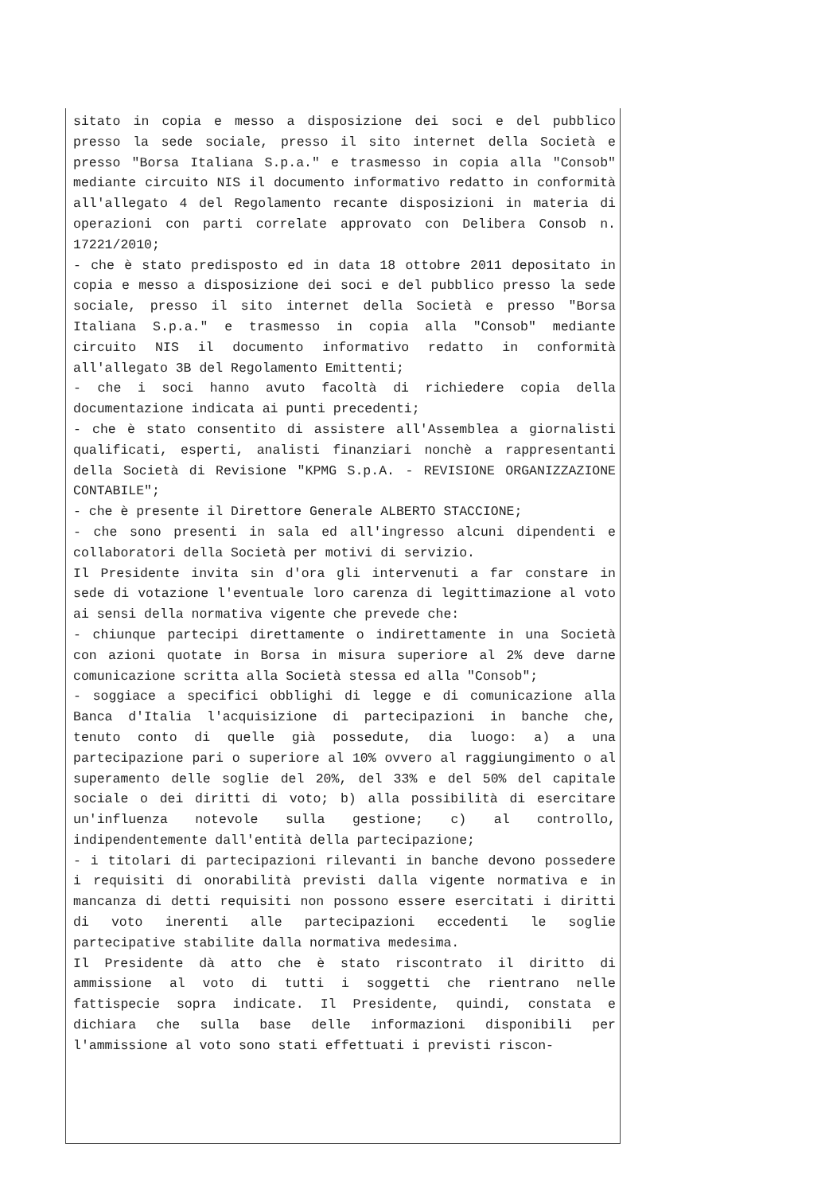sitato in copia e messo a disposizione dei soci e del pubblico presso la sede sociale, presso il sito internet della Società e presso "Borsa Italiana S.p.a." e trasmesso in copia alla "Consob" mediante circuito NIS il documento informativo redatto in conformità all'allegato 4 del Regolamento recante disposizioni in materia di operazioni con parti correlate approvato con Delibera Consob n. 17221/2010;
- che è stato predisposto ed in data 18 ottobre 2011 depositato in copia e messo a disposizione dei soci e del pubblico presso la sede sociale, presso il sito internet della Società e presso "Borsa Italiana S.p.a." e trasmesso in copia alla "Consob" mediante circuito NIS il documento informativo redatto in conformità all'allegato 3B del Regolamento Emittenti;
- che i soci hanno avuto facoltà di richiedere copia della documentazione indicata ai punti precedenti;
- che è stato consentito di assistere all'Assemblea a giornalisti qualificati, esperti, analisti finanziari nonchè a rappresentanti della Società di Revisione "KPMG S.p.A. - REVISIONE ORGANIZZAZIONE CONTABILE";
- che è presente il Direttore Generale ALBERTO STACCIONE;
- che sono presenti in sala ed all'ingresso alcuni dipendenti e collaboratori della Società per motivi di servizio.
Il Presidente invita sin d'ora gli intervenuti a far constare in sede di votazione l'eventuale loro carenza di legittimazione al voto ai sensi della normativa vigente che prevede che:
- chiunque partecipi direttamente o indirettamente in una Società con azioni quotate in Borsa in misura superiore al 2% deve darne comunicazione scritta alla Società stessa ed alla "Consob";
- soggiace a specifici obblighi di legge e di comunicazione alla Banca d'Italia l'acquisizione di partecipazioni in banche che, tenuto conto di quelle già possedute, dia luogo: a) a una partecipazione pari o superiore al 10% ovvero al raggiungimento o al superamento delle soglie del 20%, del 33% e del 50% del capitale sociale o dei diritti di voto; b) alla possibilità di esercitare un'influenza notevole sulla gestione; c) al controllo, indipendentemente dall'entità della partecipazione;
- i titolari di partecipazioni rilevanti in banche devono possedere i requisiti di onorabilità previsti dalla vigente normativa e in mancanza di detti requisiti non possono essere esercitati i diritti di voto inerenti alle partecipazioni eccedenti le soglie partecipative stabilite dalla normativa medesima.
Il Presidente dà atto che è stato riscontrato il diritto di ammissione al voto di tutti i soggetti che rientrano nelle fattispecie sopra indicate. Il Presidente, quindi, constata e dichiara che sulla base delle informazioni disponibili per l'ammissione al voto sono stati effettuati i previsti riscon-